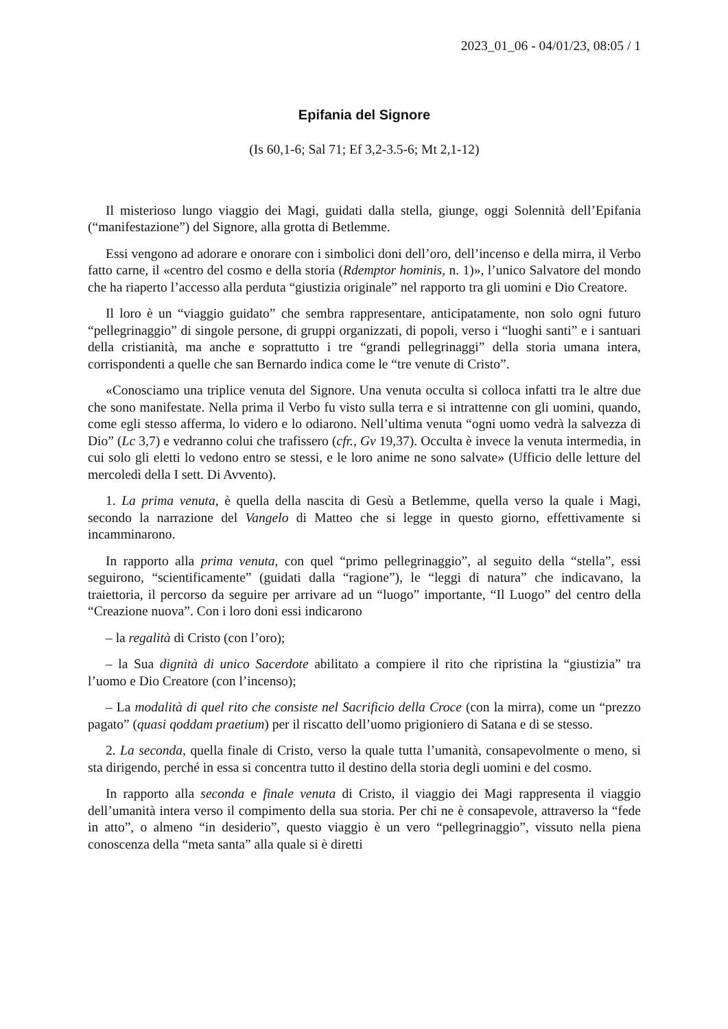2023_01_06 - 04/01/23, 08:05 / 1
Epifania del Signore
(Is 60,1-6; Sal 71; Ef 3,2-3.5-6; Mt 2,1-12)
Il misterioso lungo viaggio dei Magi, guidati dalla stella, giunge, oggi Solennità dell’Epifania (“manifestazione”) del Signore, alla grotta di Betlemme.
Essi vengono ad adorare e onorare con i simbolici doni dell’oro, dell’incenso e della mirra, il Verbo fatto carne, il «centro del cosmo e della storia (Rdemptor hominis, n. 1)», l’unico Salvatore del mondo che ha riaperto l’accesso alla perduta “giustizia originale” nel rapporto tra gli uomini e Dio Creatore.
Il loro è un “viaggio guidato” che sembra rappresentare, anticipatamente, non solo ogni futuro “pellegrinaggio” di singole persone, di gruppi organizzati, di popoli, verso i “luoghi santi” e i santuari della cristianità, ma anche e soprattutto i tre “grandi pellegrinaggi” della storia umana intera, corrispondenti a quelle che san Bernardo indica come le “tre venute di Cristo”.
«Conosciamo una triplice venuta del Signore. Una venuta occulta si colloca infatti tra le altre due che sono manifestate. Nella prima il Verbo fu visto sulla terra e si intrattenne con gli uomini, quando, come egli stesso afferma, lo videro e lo odiarono. Nell’ultima venuta “ogni uomo vedrà la salvezza di Dio” (Lc 3,7) e vedranno colui che trafissero (cfr., Gv 19,37). Occulta è invece la venuta intermedia, in cui solo gli eletti lo vedono entro se stessi, e le loro anime ne sono salvate» (Ufficio delle letture del mercoledì della I sett. Di Avvento).
1. La prima venuta, è quella della nascita di Gesù a Betlemme, quella verso la quale i Magi, secondo la narrazione del Vangelo di Matteo che si legge in questo giorno, effettivamente si incamminarono.
In rapporto alla prima venuta, con quel “primo pellegrinaggio”, al seguito della “stella”, essi seguirono, “scientificamente” (guidati dalla “ragione”), le “leggi di natura” che indicavano, la traiettoria, il percorso da seguire per arrivare ad un “luogo” importante, “Il Luogo” del centro della “Creazione nuova”. Con i loro doni essi indicarono
– la regalità di Cristo (con l’oro);
– la Sua dignità di unico Sacerdote abilitato a compiere il rito che ripristina la “giustizia” tra l’uomo e Dio Creatore (con l’incenso);
– La modalità di quel rito che consiste nel Sacrificio della Croce (con la mirra), come un “prezzo pagato” (quasi qoddam praetium) per il riscatto dell’uomo prigioniero di Satana e di se stesso.
2. La seconda, quella finale di Cristo, verso la quale tutta l’umanità, consapevolmente o meno, si sta dirigendo, perché in essa si concentra tutto il destino della storia degli uomini e del cosmo.
In rapporto alla seconda e finale venuta di Cristo, il viaggio dei Magi rappresenta il viaggio dell’umanità intera verso il compimento della sua storia. Per chi ne è consapevole, attraverso la “fede in atto”, o almeno “in desiderio”, questo viaggio è un vero “pellegrinaggio”, vissuto nella piena conoscenza della “meta santa” alla quale si è diretti